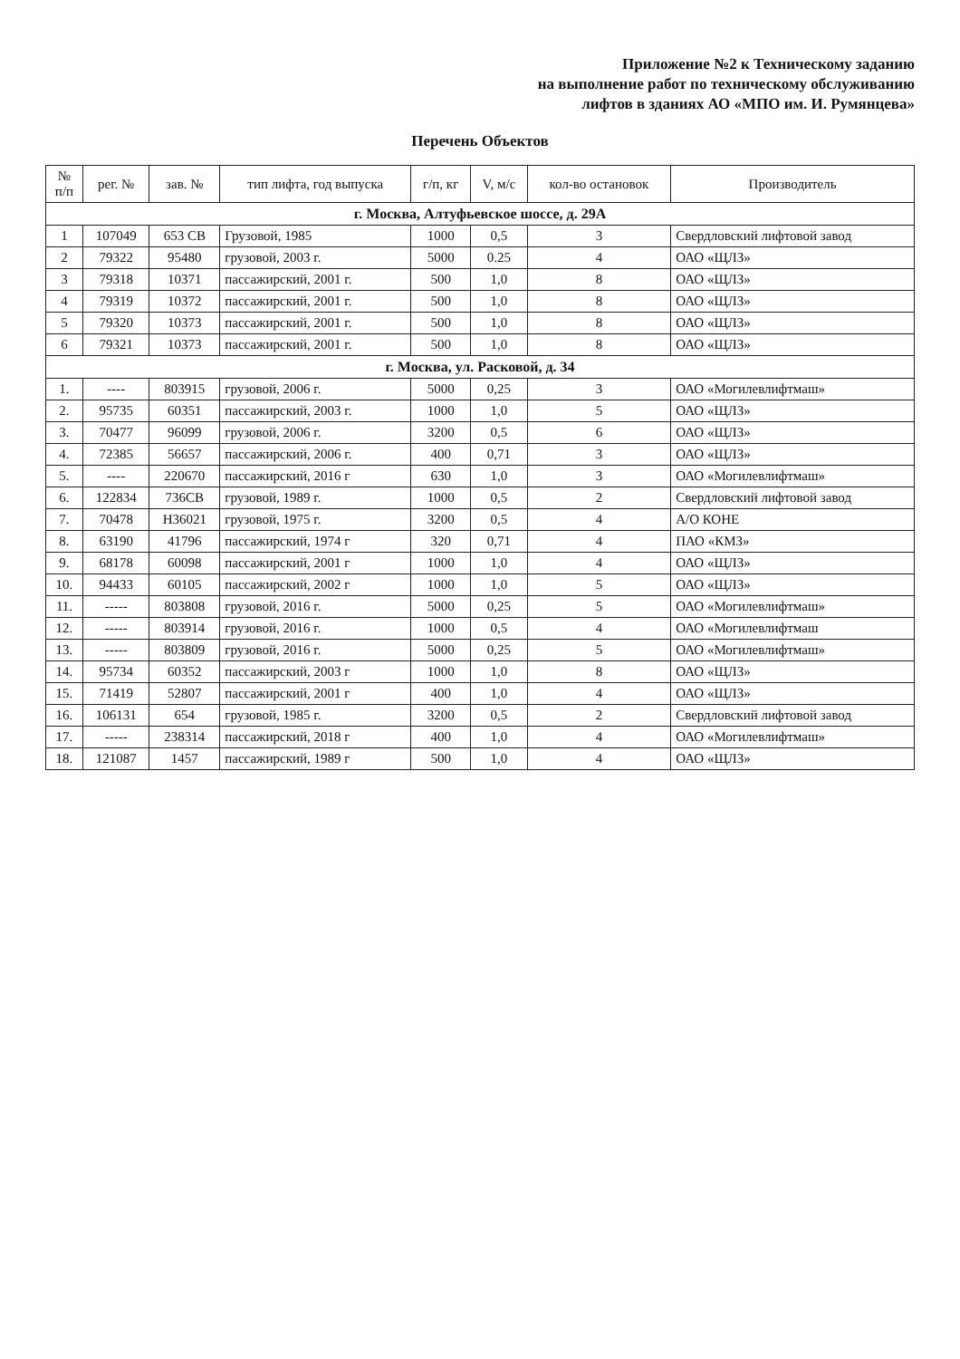Приложение №2 к Техническому заданию
на выполнение работ по техническому обслуживанию
лифтов в зданиях АО «МПО им. И. Румянцева»
Перечень Объектов
| № п/п | рег. № | зав. № | тип лифта, год выпуска | г/п, кг | V, м/с | кол-во остановок | Производитель |
| --- | --- | --- | --- | --- | --- | --- | --- |
| г. Москва, Алтуфьевское шоссе, д. 29А | | | | | | | |
| 1 | 107049 | 653 СВ | Грузовой, 1985 | 1000 | 0,5 | 3 | Свердловский лифтовой завод |
| 2 | 79322 | 95480 | грузовой, 2003 г. | 5000 | 0.25 | 4 | ОАО «ЩЛЗ» |
| 3 | 79318 | 10371 | пассажирский, 2001 г. | 500 | 1,0 | 8 | ОАО «ЩЛЗ» |
| 4 | 79319 | 10372 | пассажирский, 2001 г. | 500 | 1,0 | 8 | ОАО «ЩЛЗ» |
| 5 | 79320 | 10373 | пассажирский, 2001 г. | 500 | 1,0 | 8 | ОАО «ЩЛЗ» |
| 6 | 79321 | 10373 | пассажирский, 2001 г. | 500 | 1,0 | 8 | ОАО «ЩЛЗ» |
| г. Москва, ул. Расковой, д. 34 | | | | | | | |
| 1. | ---- | 803915 | грузовой, 2006 г. | 5000 | 0,25 | 3 | ОАО «Могилевлифтмаш» |
| 2. | 95735 | 60351 | пассажирский, 2003 г. | 1000 | 1,0 | 5 | ОАО «ЩЛЗ» |
| 3. | 70477 | 96099 | грузовой, 2006 г. | 3200 | 0,5 | 6 | ОАО «ЩЛЗ» |
| 4. | 72385 | 56657 | пассажирский, 2006 г. | 400 | 0,71 | 3 | ОАО «ЩЛЗ» |
| 5. | ---- | 220670 | пассажирский, 2016 г | 630 | 1,0 | 3 | ОАО «Могилевлифтмаш» |
| 6. | 122834 | 736СВ | грузовой, 1989 г. | 1000 | 0,5 | 2 | Свердловский лифтовой завод |
| 7. | 70478 | Н36021 | грузовой, 1975 г. | 3200 | 0,5 | 4 | А/О КОНЕ |
| 8. | 63190 | 41796 | пассажирский, 1974 г | 320 | 0,71 | 4 | ПАО «КМЗ» |
| 9. | 68178 | 60098 | пассажирский, 2001 г | 1000 | 1,0 | 4 | ОАО «ЩЛЗ» |
| 10. | 94433 | 60105 | пассажирский, 2002 г | 1000 | 1,0 | 5 | ОАО «ЩЛЗ» |
| 11. | ----- | 803808 | грузовой, 2016 г. | 5000 | 0,25 | 5 | ОАО «Могилевлифтмаш» |
| 12. | ----- | 803914 | грузовой, 2016 г. | 1000 | 0,5 | 4 | ОАО «Могилевлифтмаш |
| 13. | ----- | 803809 | грузовой, 2016 г. | 5000 | 0,25 | 5 | ОАО «Могилевлифтмаш» |
| 14. | 95734 | 60352 | пассажирский, 2003 г | 1000 | 1,0 | 8 | ОАО «ЩЛЗ» |
| 15. | 71419 | 52807 | пассажирский, 2001 г | 400 | 1,0 | 4 | ОАО «ЩЛЗ» |
| 16. | 106131 | 654 | грузовой, 1985 г. | 3200 | 0,5 | 2 | Свердловский лифтовой завод |
| 17. | ----- | 238314 | пассажирский, 2018 г | 400 | 1,0 | 4 | ОАО «Могилевлифтмаш» |
| 18. | 121087 | 1457 | пассажирский, 1989 г | 500 | 1,0 | 4 | ОАО «ЩЛЗ» |